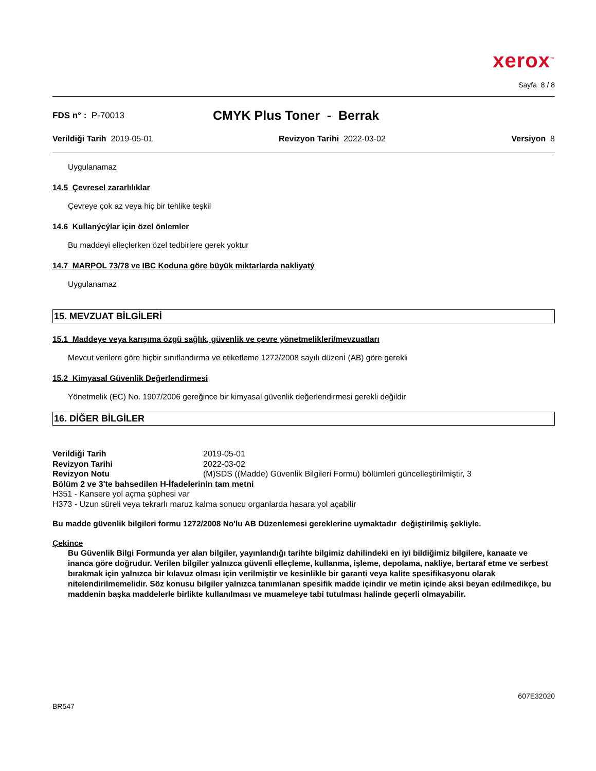xerox<sup>™</sup>
Sayfa 8 / 8
FDS n° : P-70013
CMYK Plus Toner - Berrak
Verildiği Tarih 2019-05-01 Revizyon Tarihi 2022-03-02 Versiyon 8
Uygulanamaz
14.5 Çevresel zararlılıklar
Çevreye çok az veya hiç bir tehlike teşkil
14.6 Kullanýcýlar için özel önlemler
Bu maddeyi elleçlerken özel tedbirlere gerek yoktur
14.7 MARPOL 73/78 ve IBC Koduna göre büyük miktarlarda nakliyatý
Uygulanamaz
15. MEVZUAT BİLGİLERİ
15.1 Maddeye veya karışıma özgü sağlık, güvenlik ve çevre yönetmelikleri/mevzuatları
Mevcut verilere göre hiçbir sınıflandırma ve etiketleme 1272/2008 sayılı düzenİ (AB) göre gerekli
15.2 Kimyasal Güvenlik Değerlendirmesi
Yönetmelik (EC) No. 1907/2006 gereğince bir kimyasal güvenlik değerlendirmesi gerekli değildir
16. DİĞER BİLGİLER
Verildiği Tarih 2019-05-01
Revizyon Tarihi 2022-03-02
Revizyon Notu (M)SDS ((Madde) Güvenlik Bilgileri Formu) bölümleri güncelleştirilmiştir, 3
Bölüm 2 ve 3'te bahsedilen H-İfadelerinin tam metni
H351 - Kansere yol açma şüphesi var
H373 - Uzun süreli veya tekrarlı maruz kalma sonucu organlarda hasara yol açabilir
Bu madde güvenlik bilgileri formu 1272/2008 No'lu AB Düzenlemesi gereklerine uymaktadır değiştirilmiş şekliyle.
Çekince
Bu Güvenlik Bilgi Formunda yer alan bilgiler, yayınlandığı tarihte bilgimiz dahilindeki en iyi bildiğimiz bilgilere, kanaate ve inanca göre doğrudur. Verilen bilgiler yalnızca güvenli elleçleme, kullanma, işleme, depolama, nakliye, bertaraf etme ve serbest bırakmak için yalnızca bir kılavuz olması için verilmiştir ve kesinlikle bir garanti veya kalite spesifikasyonu olarak nitelendirilmemelidir. Söz konusu bilgiler yalnızca tanımlanan spesifik madde içindir ve metin içinde aksi beyan edilmedikçe, bu maddenin başka maddelerle birlikte kullanılması ve muameleye tabi tutulması halinde geçerli olmayabilir.
BR547 607E32020